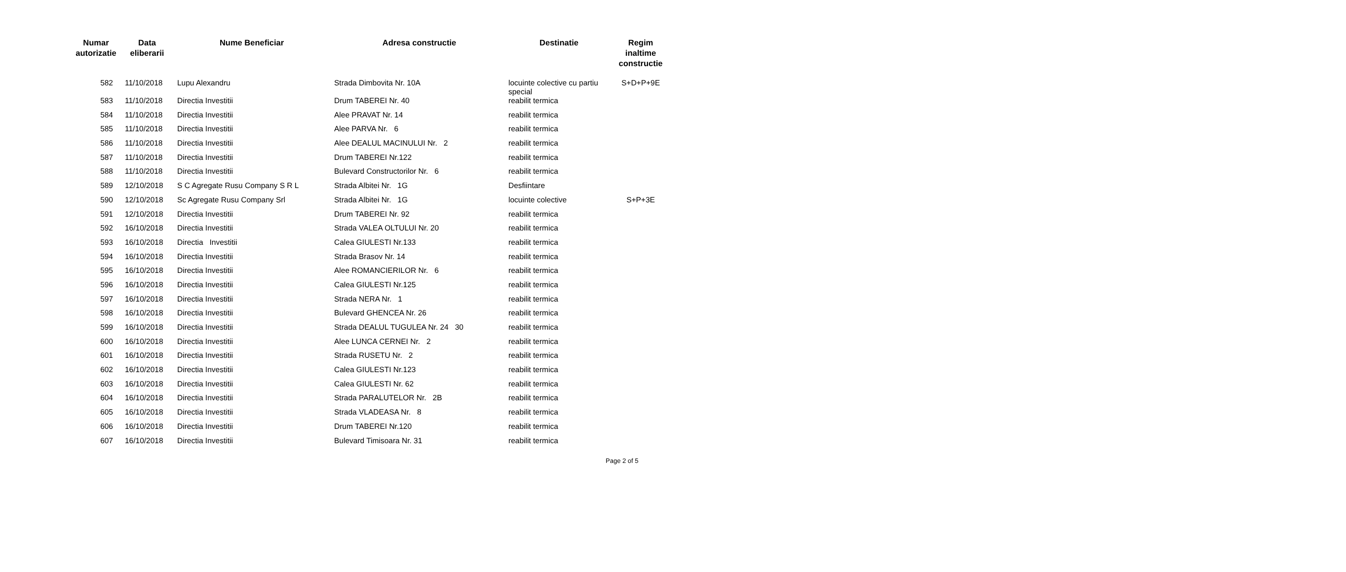| Numar autorizatie | Data eliberarii | Nume Beneficiar | Adresa constructie | Destinatie | Regim inaltime constructie |
| --- | --- | --- | --- | --- | --- |
| 582 | 11/10/2018 | Lupu Alexandru | Strada Dimbovita Nr. 10A | locuinte colective cu partiu special | S+D+P+9E |
| 583 | 11/10/2018 | Directia Investitii | Drum TABEREI Nr. 40 | reabilit termica | |
| 584 | 11/10/2018 | Directia Investitii | Alee PRAVAT Nr. 14 | reabilit termica | |
| 585 | 11/10/2018 | Directia Investitii | Alee PARVA Nr. 6 | reabilit termica | |
| 586 | 11/10/2018 | Directia Investitii | Alee DEALUL MACINULUI Nr. 2 | reabilit termica | |
| 587 | 11/10/2018 | Directia Investitii | Drum TABEREI Nr.122 | reabilit termica | |
| 588 | 11/10/2018 | Directia Investitii | Bulevard Constructorilor Nr. 6 | reabilit termica | |
| 589 | 12/10/2018 | S C Agregate Rusu Company S R L | Strada Albitei Nr. 1G | Desfiintare | |
| 590 | 12/10/2018 | Sc Agregate Rusu Company Srl | Strada Albitei Nr. 1G | locuinte colective | S+P+3E |
| 591 | 12/10/2018 | Directia Investitii | Drum TABEREI Nr. 92 | reabilit termica | |
| 592 | 16/10/2018 | Directia Investitii | Strada VALEA OLTULUI Nr. 20 | reabilit termica | |
| 593 | 16/10/2018 | Directia Investitii | Calea GIULESTI Nr.133 | reabilit termica | |
| 594 | 16/10/2018 | Directia Investitii | Strada Brasov Nr. 14 | reabilit termica | |
| 595 | 16/10/2018 | Directia Investitii | Alee ROMANCIERILOR Nr. 6 | reabilit termica | |
| 596 | 16/10/2018 | Directia Investitii | Calea GIULESTI Nr.125 | reabilit termica | |
| 597 | 16/10/2018 | Directia Investitii | Strada NERA Nr. 1 | reabilit termica | |
| 598 | 16/10/2018 | Directia Investitii | Bulevard GHENCEA Nr. 26 | reabilit termica | |
| 599 | 16/10/2018 | Directia Investitii | Strada DEALUL TUGULEA Nr. 24 30 | reabilit termica | |
| 600 | 16/10/2018 | Directia Investitii | Alee LUNCA CERNEI Nr. 2 | reabilit termica | |
| 601 | 16/10/2018 | Directia Investitii | Strada RUSETU Nr. 2 | reabilit termica | |
| 602 | 16/10/2018 | Directia Investitii | Calea GIULESTI Nr.123 | reabilit termica | |
| 603 | 16/10/2018 | Directia Investitii | Calea GIULESTI Nr. 62 | reabilit termica | |
| 604 | 16/10/2018 | Directia Investitii | Strada PARALUTELOR Nr. 2B | reabilit termica | |
| 605 | 16/10/2018 | Directia Investitii | Strada VLADEASA Nr. 8 | reabilit termica | |
| 606 | 16/10/2018 | Directia Investitii | Drum TABEREI Nr.120 | reabilit termica | |
| 607 | 16/10/2018 | Directia Investitii | Bulevard Timisoara Nr. 31 | reabilit termica | |
Page 2 of 5